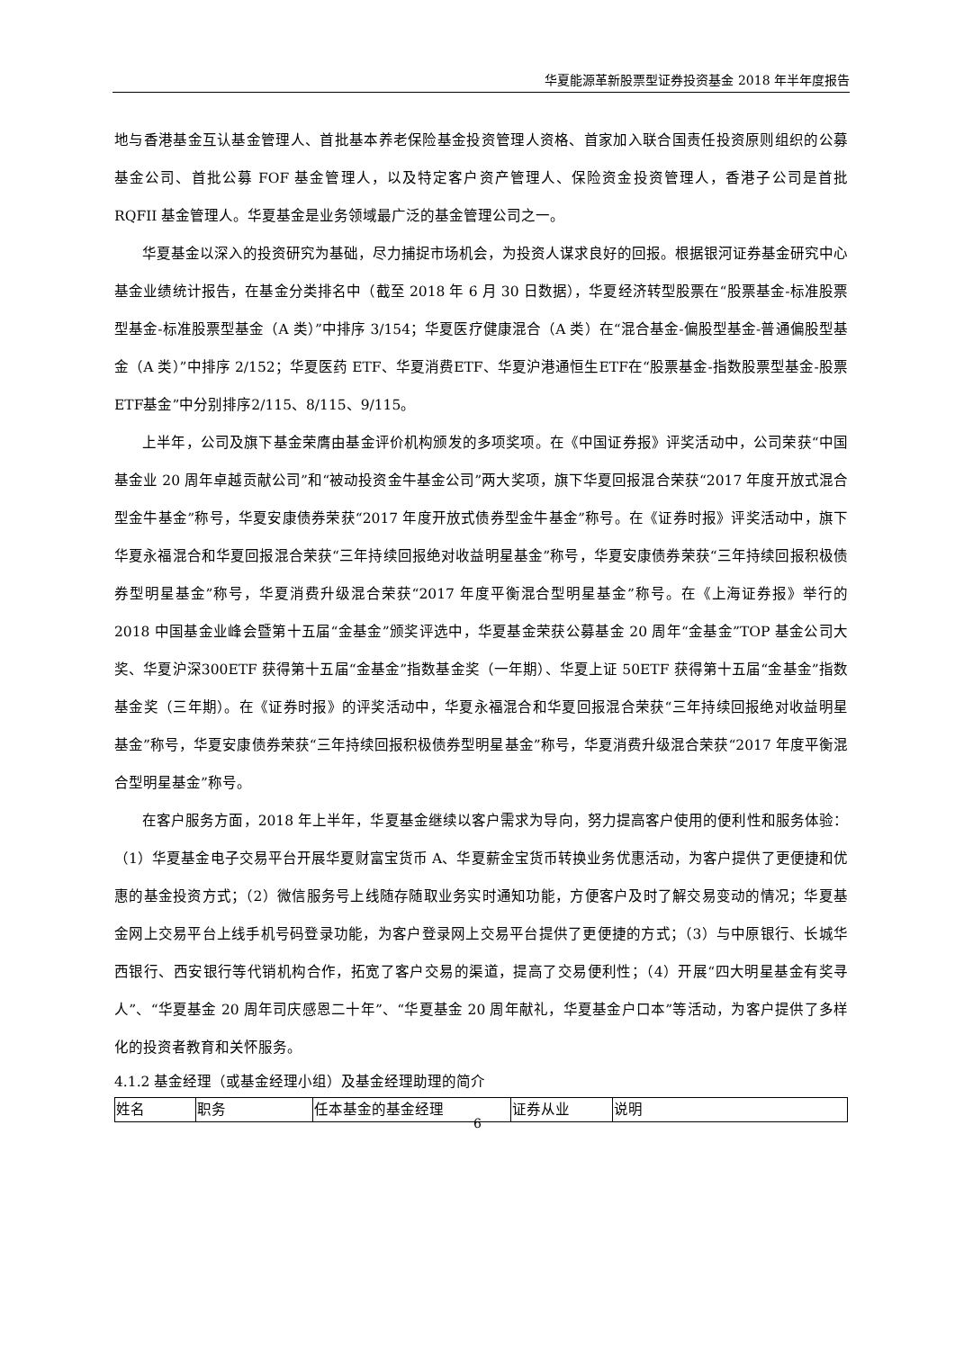华夏能源革新股票型证券投资基金 2018 年半年度报告
地与香港基金互认基金管理人、首批基本养老保险基金投资管理人资格、首家加入联合国责任投资原则组织的公募基金公司、首批公募 FOF 基金管理人，以及特定客户资产管理人、保险资金投资管理人，香港子公司是首批 RQFII 基金管理人。华夏基金是业务领域最广泛的基金管理公司之一。
华夏基金以深入的投资研究为基础，尽力捕捉市场机会，为投资人谋求良好的回报。根据银河证券基金研究中心基金业绩统计报告，在基金分类排名中（截至 2018 年 6 月 30 日数据），华夏经济转型股票在“股票基金-标准股票型基金-标准股票型基金（A 类）”中排序 3/154；华夏医疗健康混合（A 类）在“混合基金-偏股型基金-普通偏股型基金（A 类）”中排序 2/152；华夏医药 ETF、华夏消费ETF、华夏沪港通恒生ETF在“股票基金-指数股票型基金-股票ETF基金”中分别排序2/115、8/115、9/115。
上半年，公司及旗下基金荣膺由基金评价机构颁发的多项奖项。在《中国证券报》评奖活动中，公司荣获“中国基金业 20 周年卓越贡献公司”和“被动投资金牛基金公司”两大奖项，旗下华夏回报混合荣获“2017 年度开放式混合型金牛基金”称号，华夏安康债券荣获“2017 年度开放式债券型金牛基金”称号。在《证券时报》评奖活动中，旗下华夏永福混合和华夏回报混合荣获“三年持续回报绝对收益明星基金”称号，华夏安康债券荣获“三年持续回报积极债券型明星基金”称号，华夏消费升级混合荣获“2017 年度平衡混合型明星基金”称号。在《上海证券报》举行的 2018 中国基金业峰会暨第十五届“金基金”颁奖评选中，华夏基金荣获公募基金 20 周年“金基金”TOP 基金公司大奖、华夏沪深300ETF 获得第十五届“金基金”指数基金奖（一年期）、华夏上证 50ETF 获得第十五届“金基金”指数基金奖（三年期）。在《证券时报》的评奖活动中，华夏永福混合和华夏回报混合荣获“三年持续回报绝对收益明星基金”称号，华夏安康债券荣获“三年持续回报积极债券型明星基金”称号，华夏消费升级混合荣获“2017 年度平衡混合型明星基金”称号。
在客户服务方面，2018 年上半年，华夏基金继续以客户需求为导向，努力提高客户使用的便利性和服务体验：（1）华夏基金电子交易平台开展华夏财富宝货币 A、华夏薪金宝货币转换业务优惠活动，为客户提供了更便捷和优惠的基金投资方式；（2）微信服务号上线随存随取业务实时通知功能，方便客户及时了解交易变动的情况；华夏基金网上交易平台上线手机号码登录功能，为客户登录网上交易平台提供了更便捷的方式；（3）与中原银行、长城华西银行、西安银行等代销机构合作，拓宽了客户交易的渠道，提高了交易便利性；（4）开展“四大明星基金有奖寻人”、“华夏基金 20 周年司庆感恩二十年”、“华夏基金 20 周年献礼，华夏基金户口本”等活动，为客户提供了多样化的投资者教育和关怀服务。
4.1.2 基金经理（或基金经理小组）及基金经理助理的简介
| 姓名 | 职务 | 任本基金的基金经理 | 证券从业 | 说明 |
| --- | --- | --- | --- | --- |
6